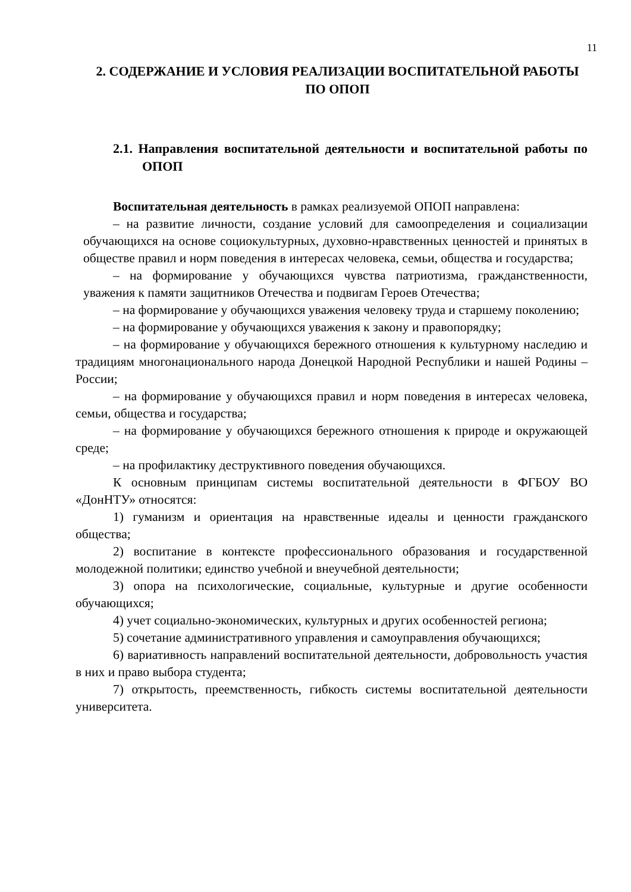11
2. СОДЕРЖАНИЕ И УСЛОВИЯ РЕАЛИЗАЦИИ ВОСПИТАТЕЛЬНОЙ РАБОТЫ ПО ОПОП
2.1. Направления воспитательной деятельности и воспитательной работы по ОПОП
Воспитательная деятельность в рамках реализуемой ОПОП направлена:
– на развитие личности, создание условий для самоопределения и социализации обучающихся на основе социокультурных, духовно-нравственных ценностей и принятых в обществе правил и норм поведения в интересах человека, семьи, общества и государства;
– на формирование у обучающихся чувства патриотизма, гражданственности, уважения к памяти защитников Отечества и подвигам Героев Отечества;
– на формирование у обучающихся уважения человеку труда и старшему поколению;
– на формирование у обучающихся уважения к закону и правопорядку;
– на формирование у обучающихся бережного отношения к культурному наследию и традициям многонационального народа Донецкой Народной Республики и нашей Родины – России;
– на формирование у обучающихся правил и норм поведения в интересах человека, семьи, общества и государства;
– на формирование у обучающихся бережного отношения к природе и окружающей среде;
– на профилактику деструктивного поведения обучающихся.
К основным принципам системы воспитательной деятельности в ФГБОУ ВО «ДонНТУ» относятся:
1) гуманизм и ориентация на нравственные идеалы и ценности гражданского общества;
2) воспитание в контексте профессионального образования и государственной молодежной политики; единство учебной и внеучебной деятельности;
3) опора на психологические, социальные, культурные и другие особенности обучающихся;
4) учет социально-экономических, культурных и других особенностей региона;
5) сочетание административного управления и самоуправления обучающихся;
6) вариативность направлений воспитательной деятельности, добровольность участия в них и право выбора студента;
7) открытость, преемственность, гибкость системы воспитательной деятельности университета.